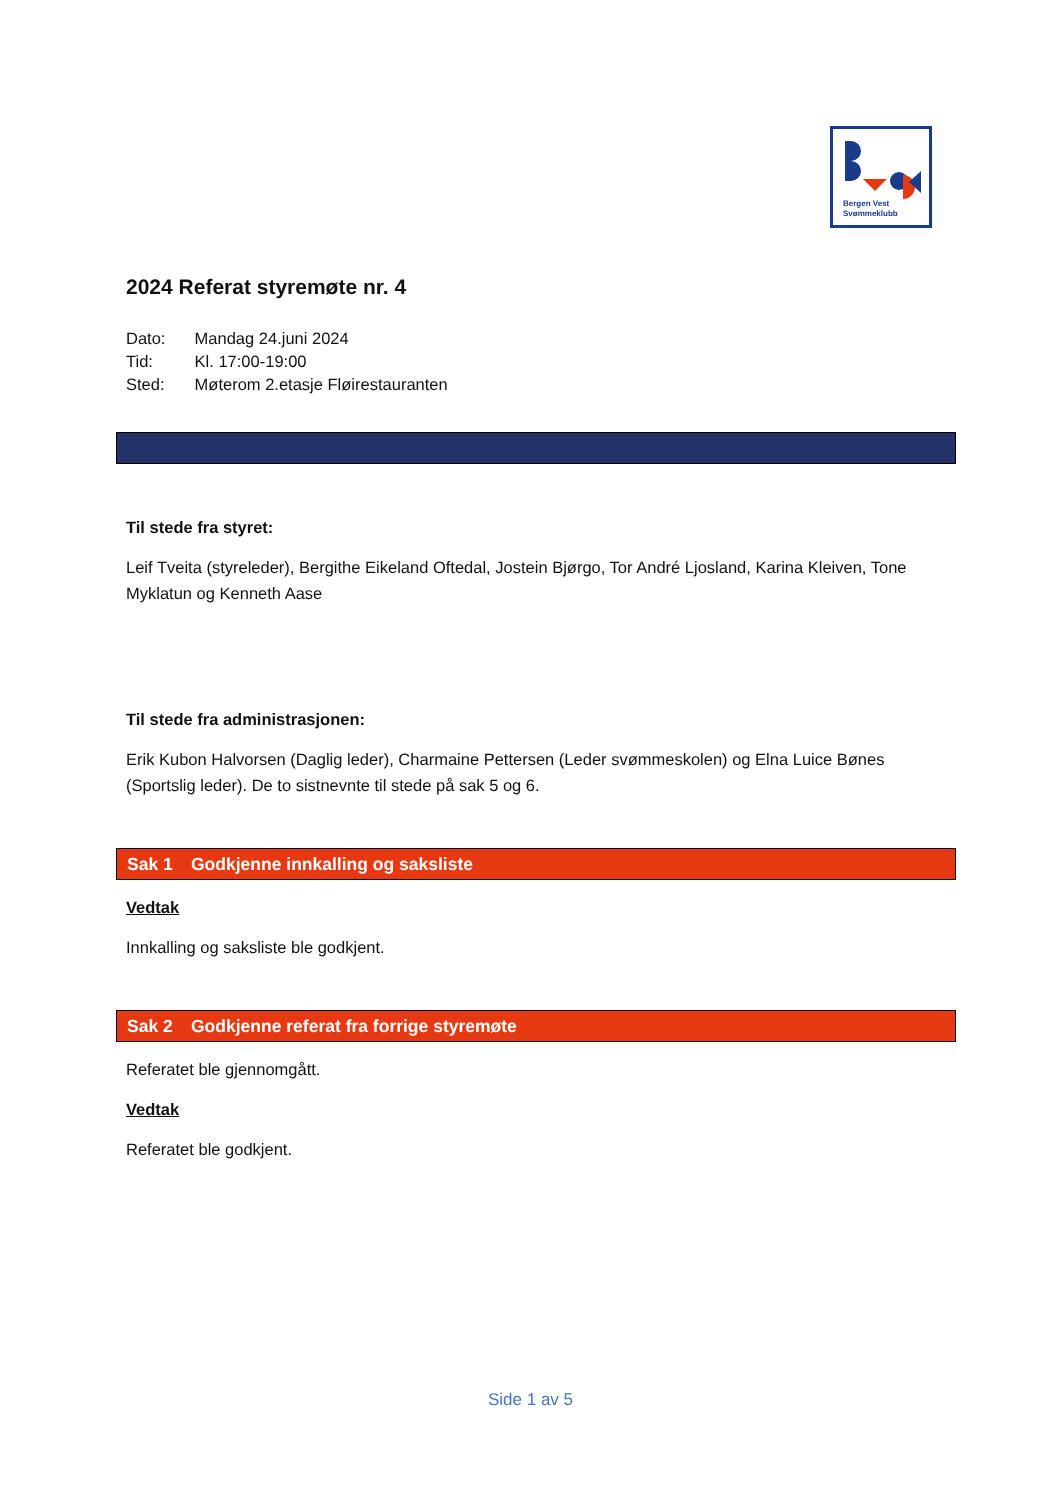Bergen Vest
Svømmeklubb
2024 Referat styremøte nr. 4
Dato: Mandag 24.juni 2024
Tid: Kl. 17:00-19:00
Sted: Møterom 2.etasje Fløirestauranten
Til stede fra styret:
Leif Tveita (styreleder), Bergithe Eikeland Oftedal, Jostein Bjørgo, Tor André Ljosland, Karina Kleiven, Tone Myklatun og Kenneth Aase
Til stede fra administrasjonen:
Erik Kubon Halvorsen (Daglig leder), Charmaine Pettersen (Leder svømmeskolen) og Elna Luice Bønes (Sportslig leder). De to sistnevnte til stede på sak 5 og 6.
Sak 1 Godkjenne innkalling og saksliste
Vedtak
Innkalling og saksliste ble godkjent.
Sak 2 Godkjenne referat fra forrige styremøte
Referatet ble gjennomgått.
Vedtak
Referatet ble godkjent.
Side 1 av 5